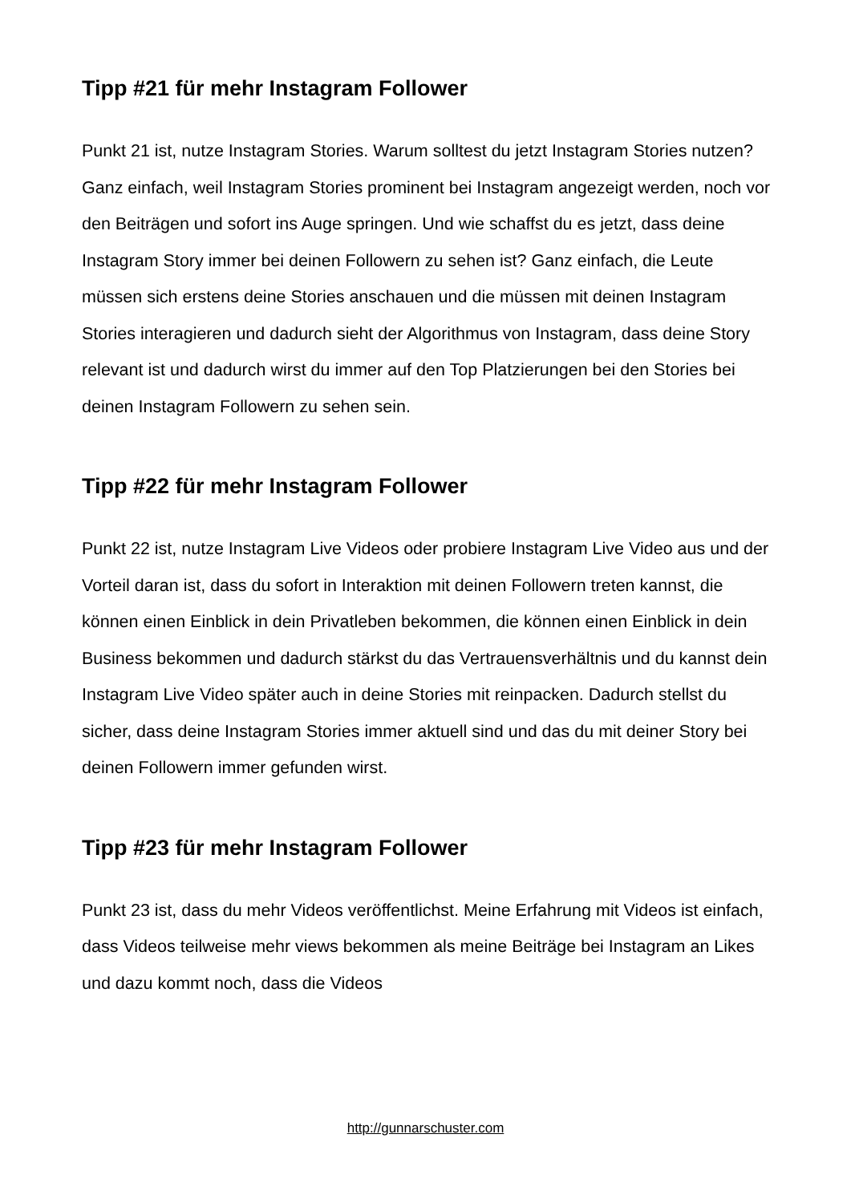Tipp #21 für mehr Instagram Follower
Punkt 21 ist, nutze Instagram Stories. Warum solltest du jetzt Instagram Stories nutzen? Ganz einfach, weil Instagram Stories prominent bei Instagram angezeigt werden, noch vor den Beiträgen und sofort ins Auge springen. Und wie schaffst du es jetzt, dass deine Instagram Story immer bei deinen Followern zu sehen ist? Ganz einfach, die Leute müssen sich erstens deine Stories anschauen und die müssen mit deinen Instagram Stories interagieren und dadurch sieht der Algorithmus von Instagram, dass deine Story relevant ist und dadurch wirst du immer auf den Top Platzierungen bei den Stories bei deinen Instagram Followern zu sehen sein.
Tipp #22 für mehr Instagram Follower
Punkt 22 ist, nutze Instagram Live Videos oder probiere Instagram Live Video aus und der Vorteil daran ist, dass du sofort in Interaktion mit deinen Followern treten kannst, die können einen Einblick in dein Privatleben bekommen, die können einen Einblick in dein Business bekommen und dadurch stärkst du das Vertrauensverhältnis und du kannst dein Instagram Live Video später auch in deine Stories mit reinpacken. Dadurch stellst du sicher, dass deine Instagram Stories immer aktuell sind und das du mit deiner Story bei deinen Followern immer gefunden wirst.
Tipp #23 für mehr Instagram Follower
Punkt 23 ist, dass du mehr Videos veröffentlichst. Meine Erfahrung mit Videos ist einfach, dass Videos teilweise mehr views bekommen als meine Beiträge bei Instagram an Likes und dazu kommt noch, dass die Videos
http://gunnarschuster.com